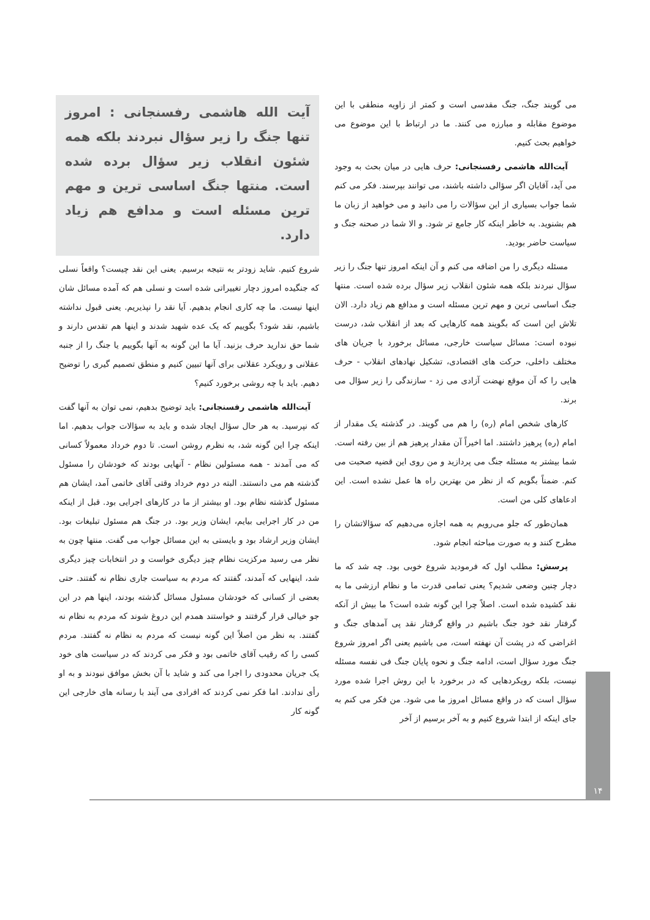می گویند جنگ، جنگ مقدسی است و کمتر از زاویه منطقی با این موضوع مقابله و مبارزه می کنند. ما در ارتباط با این موضوع می خواهیم بحث کنیم.
آیت‌الله هاشمی رفسنجانی: حرف هایی در میان بحث به وجود می آید، آقایان اگر سؤالی داشته باشند، می توانند بپرسند. فکر می کنم شما جواب بسیاری از این سؤالات را می دانید و می خواهید از زبان ما هم بشنوید. به خاطر اینکه کار جامع تر شود. و الا شما در صحنه جنگ و سیاست حاضر بودید.
مسئله دیگری را من اضافه می کنم و آن اینکه امروز تنها جنگ را زیر سؤال نبردند بلکه همه شئون انقلاب زیر سؤال برده شده است. منتها جنگ اساسی ترین و مهم ترین مسئله است و مدافع هم زیاد دارد. الان تلاش این است که بگویند همه کارهایی که بعد از انقلاب شد، درست نبوده است: مسائل سیاست خارجی، مسائل برخورد با جریان های مختلف داخلی، حرکت های اقتصادی، تشکیل نهادهای انقلاب - حرف هایی را که آن موقع نهضت آزادی می زد - سازندگی را زیر سؤال می برند.
کارهای شخص امام (ره) را هم می گویند. در گذشته یک مقدار از امام (ره) پرهیز داشتند. اما اخیراً آن مقدار پرهیز هم از بین رفته است. شما بیشتر به مسئله جنگ می پردازید و من روی این قضیه صحبت می کنم. ضمناً بگویم که از نظر من بهترین راه ها عمل نشده است. این ادعاهای کلی من است.
همان‌طور که جلو می‌رویم به همه اجازه می‌دهیم که سؤالاتشان را مطرح کنند و به صورت مباحثه انجام شود.
پرسش: مطلب اول که فرمودید شروع خوبی بود. چه شد که ما دچار چنین وضعی شدیم؟ یعنی تمامی قدرت ما و نظام ارزشی ما به نقد کشیده شده است. اصلاً چرا این گونه شده است؟ ما بیش از آنکه گرفتار نقد خود جنگ باشیم در واقع گرفتار نقد پی آمدهای جنگ و اغراضی که در پشت آن نهفته است، می باشیم یعنی اگر امروز شروع جنگ مورد سؤال است، ادامه جنگ و نحوه پایان جنگ فی نفسه مسئله نیست، بلکه رویکردهایی که در برخورد با این روش اجرا شده مورد سؤال است که در واقع مسائل امروز ما می شود. من فکر می کنم به جای اینکه از ابتدا شروع کنیم و به آخر برسیم از آخر
آیت الله هاشمی رفسنجانی : امروز تنها جنگ را زیر سؤال نبردند بلکه همه شئون انقلاب زیر سؤال برده شده است. منتها جنگ اساسی ترین و مهم ترین مسئله است و مدافع هم زیاد دارد.
شروع کنیم. شاید زودتر به نتیجه برسیم. یعنی این نقد چیست؟ واقعاً نسلی که جنگیده امروز دچار تغییراتی شده است و نسلی هم که آمده مسائل شان اینها نیست. ما چه کاری انجام بدهیم. آیا نقد را نپذیریم. یعنی قبول نداشته باشیم، نقد شود؟ بگوییم که یک عده شهید شدند و اینها هم تقدس دارند و شما حق ندارید حرف بزنید. آیا ما این گونه به آنها بگوییم یا جنگ را از جنبه عقلانی و رویکرد عقلانی برای آنها تبیین کنیم و منطق تصمیم گیری را توضیح دهیم. باید با چه روشی برخورد کنیم؟
آیت‌الله هاشمی رفسنجانی: باید توضیح بدهیم، نمی توان به آنها گفت که نپرسید. به هر حال سؤال ایجاد شده و باید به سؤالات جواب بدهیم. اما اینکه چرا این گونه شد، به نظرم روشن است. تا دوم خرداد معمولاً کسانی که می آمدند - همه مسئولین نظام - آنهایی بودند که خودشان را مسئول گذشته هم می دانستند. البته در دوم خرداد وقتی آقای خاتمی آمد، ایشان هم مسئول گذشته نظام بود. او بیشتر از ما در کارهای اجرایی بود. قبل از اینکه من در کار اجرایی بیایم، ایشان وزیر بود. در جنگ هم مسئول تبلیغات بود. ایشان وزیر ارشاد بود و بایستی به این مسائل جواب می گفت. منتها چون به نظر می رسید مرکزیت نظام چیز دیگری خواست و در انتخابات چیز دیگری شد، اینهایی که آمدند، گفتند که مردم به سیاست جاری نظام نه گفتند. حتی بعضی از کسانی که خودشان مسئول مسائل گذشته بودند، اینها هم در این جو خیالی قرار گرفتند و خواستند همدم این دروغ شوند که مردم به نظام نه گفتند. به نظر من اصلاً این گونه نیست که مردم به نظام نه گفتند. مردم کسی را که رقیب آقای خاتمی بود و فکر می کردند که در سیاست های خود یک جریان محدودی را اجرا می کند و شاید با آن بخش موافق نبودند و به او رأی ندادند. اما فکر نمی کردند که افرادی می آیند با رسانه های خارجی این گونه کار
۱۴